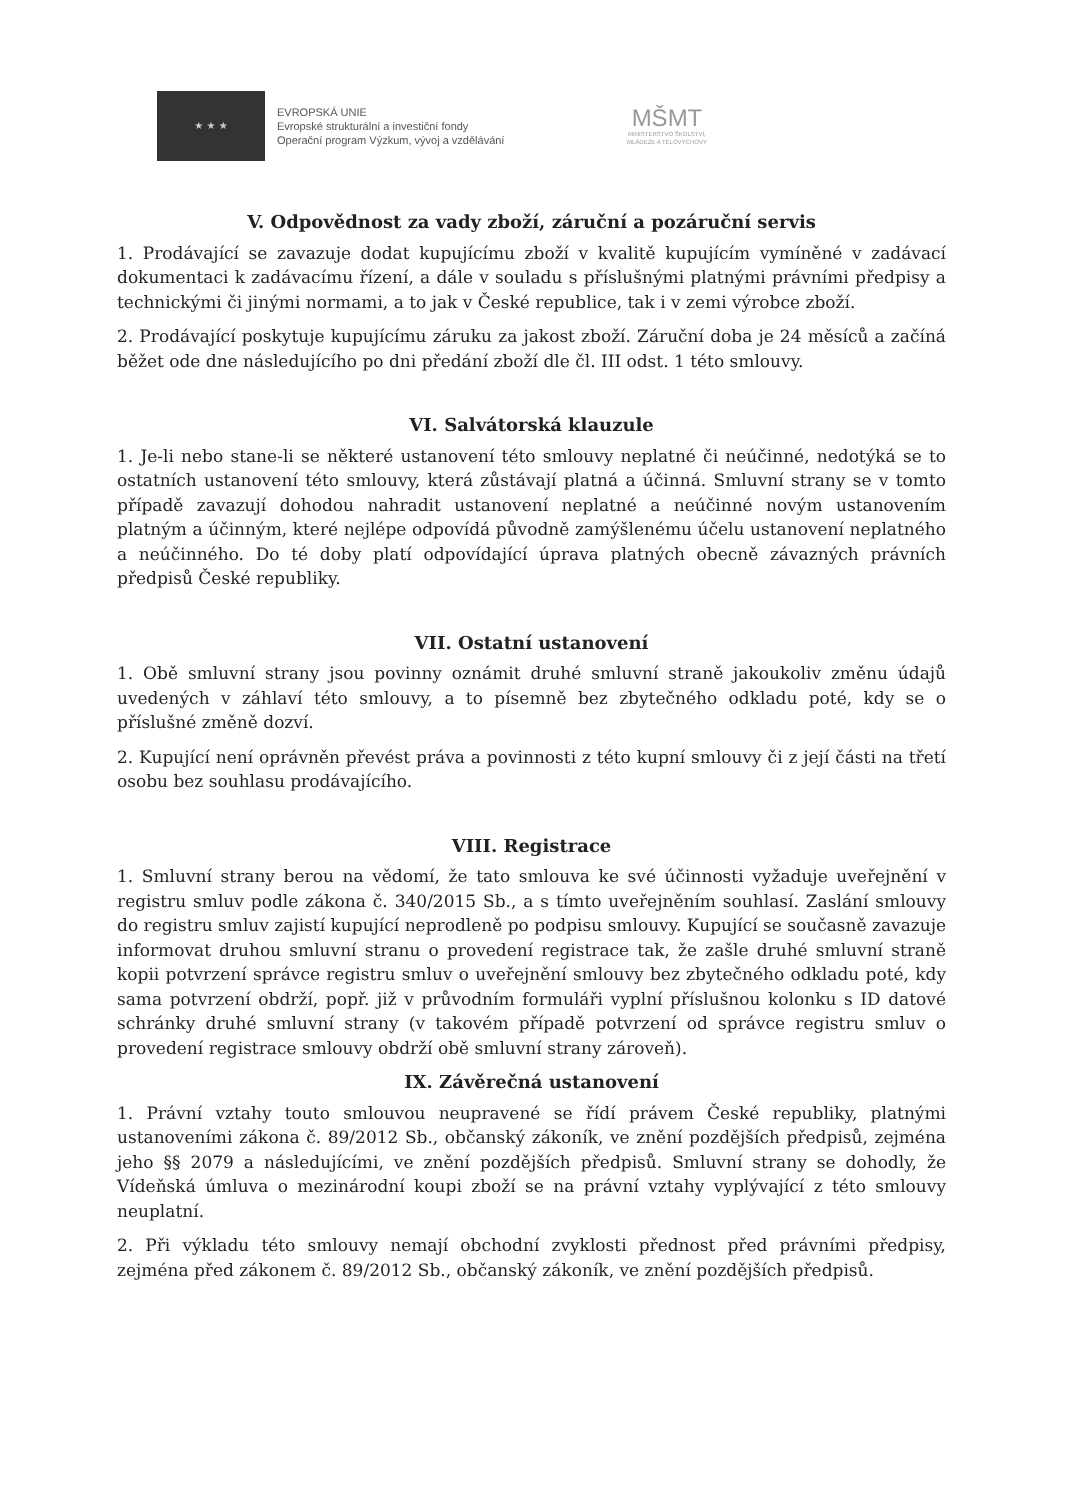★ ★ ★
EVROPSKÁ UNIE
Evropské strukturální a investiční fondy
Operační program Výzkum, vývoj a vzdělávání
MŠMT
MINISTERSTVO ŠKOLSTVÍ,
MLÁDEŽE A TĚLOVÝCHOVY
V. Odpovědnost za vady zboží, záruční a pozáruční servis
1. Prodávající se zavazuje dodat kupujícímu zboží v kvalitě kupujícím vymíněné v zadávací dokumentaci k zadávacímu řízení, a dále v souladu s příslušnými platnými právními předpisy a technickými či jinými normami, a to jak v České republice, tak i v zemi výrobce zboží.
2. Prodávající poskytuje kupujícímu záruku za jakost zboží. Záruční doba je 24 měsíců a začíná běžet ode dne následujícího po dni předání zboží dle čl. III odst. 1 této smlouvy.
VI. Salvátorská klauzule
1. Je-li nebo stane-li se některé ustanovení této smlouvy neplatné či neúčinné, nedotýká se to ostatních ustanovení této smlouvy, která zůstávají platná a účinná. Smluvní strany se v tomto případě zavazují dohodou nahradit ustanovení neplatné a neúčinné novým ustanovením platným a účinným, které nejlépe odpovídá původně zamýšlenému účelu ustanovení neplatného a neúčinného. Do té doby platí odpovídající úprava platných obecně závazných právních předpisů České republiky.
VII. Ostatní ustanovení
1. Obě smluvní strany jsou povinny oznámit druhé smluvní straně jakoukoliv změnu údajů uvedených v záhlaví této smlouvy, a to písemně bez zbytečného odkladu poté, kdy se o příslušné změně dozví.
2. Kupující není oprávněn převést práva a povinnosti z této kupní smlouvy či z její části na třetí osobu bez souhlasu prodávajícího.
VIII. Registrace
1. Smluvní strany berou na vědomí, že tato smlouva ke své účinnosti vyžaduje uveřejnění v registru smluv podle zákona č. 340/2015 Sb., a s tímto uveřejněním souhlasí. Zaslání smlouvy do registru smluv zajistí kupující neprodleně po podpisu smlouvy. Kupující se současně zavazuje informovat druhou smluvní stranu o provedení registrace tak, že zašle druhé smluvní straně kopii potvrzení správce registru smluv o uveřejnění smlouvy bez zbytečného odkladu poté, kdy sama potvrzení obdrží, popř. již v průvodním formuláři vyplní příslušnou kolonku s ID datové schránky druhé smluvní strany (v takovém případě potvrzení od správce registru smluv o provedení registrace smlouvy obdrží obě smluvní strany zároveň).
IX. Závěrečná ustanovení
1. Právní vztahy touto smlouvou neupravené se řídí právem České republiky, platnými ustanoveními zákona č. 89/2012 Sb., občanský zákoník, ve znění pozdějších předpisů, zejména jeho §§ 2079 a následujícími, ve znění pozdějších předpisů. Smluvní strany se dohodly, že Vídeňská úmluva o mezinárodní koupi zboží se na právní vztahy vyplývající z této smlouvy neuplatní.
2. Při výkladu této smlouvy nemají obchodní zvyklosti přednost před právními předpisy, zejména před zákonem č. 89/2012 Sb., občanský zákoník, ve znění pozdějších předpisů.